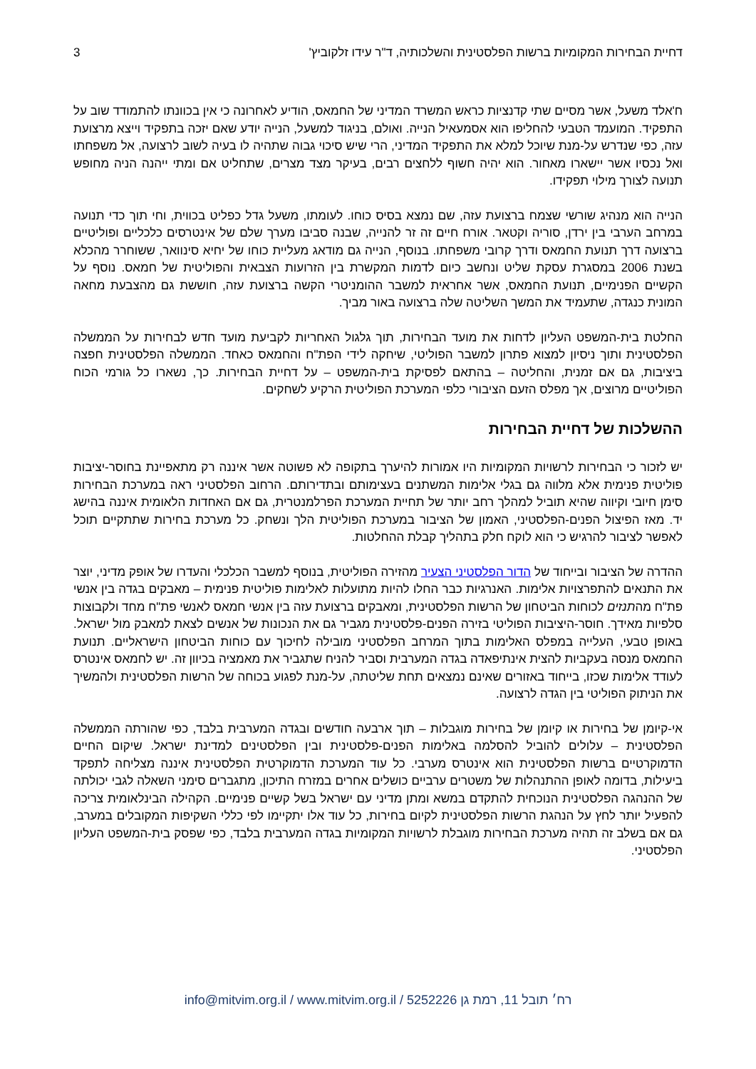דחיית הבחירות המקומיות ברשות הפלסטינית והשלכותיה, ד"ר עידו זלקוביץ' 3
ח'אלד משעל, אשר מסיים שתי קדנציות כראש המשרד המדיני של החמאס, הודיע לאחרונה כי אין בכוונתו להתמודד שוב על התפקיד. המועמד הטבעי להחליפו הוא אסמעאיל הנייה. ואולם, בניגוד למשעל, הנייה יודע שאם יזכה בתפקיד וייצא מרצועת עזה, כפי שנדרש על-מנת שיוכל למלא את התפקיד המדיני, הרי שיש סיכוי גבוה שתהיה לו בעיה לשוב לרצועה, אל משפחתו ואל נכסיו אשר יישארו מאחור. הוא יהיה חשוף ללחצים רבים, בעיקר מצד מצרים, שתחליט אם ומתי ייהנה הניה מחופש תנועה לצורך מילוי תפקידו.
הנייה הוא מנהיג שורשי שצמח ברצועת עזה, שם נמצא בסיס כוחו. לעומתו, משעל גדל כפליט בכווית, וחי תוך כדי תנועה במרחב הערבי בין ירדן, סוריה וקטאר. אורח חיים זה זר להנייה, שבנה סביבו מערך שלם של אינטרסים כלכליים ופוליטיים ברצועה דרך תנועת החמאס ודרך קרובי משפחתו. בנוסף, הנייה גם מודאג מעליית כוחו של יחיא סינוואר, ששוחרר מהכלא בשנת 2006 במסגרת עסקת שליט ונחשב כיום לדמות המקשרת בין הזרועות הצבאית והפוליטית של חמאס. נוסף על הקשיים הפנימיים, תנועת החמאס, אשר אחראית למשבר ההומניטרי הקשה ברצועת עזה, חוששת גם מהצבעת מחאה המונית כנגדה, שתעמיד את המשך השליטה שלה ברצועה באור מביך.
החלטת בית-המשפט העליון לדחות את מועד הבחירות, תוך גלגול האחריות לקביעת מועד חדש לבחירות על הממשלה הפלסטינית ותוך ניסיון למצוא פתרון למשבר הפוליטי, שיחקה לידי הפת"ח והחמאס כאחד. הממשלה הפלסטינית חפצה ביציבות, גם אם זמנית, והחליטה – בהתאם לפסיקת בית-המשפט – על דחיית הבחירות. כך, נשארו כל גורמי הכוח הפוליטיים מרוצים, אך מפלס הזעם הציבורי כלפי המערכת הפוליטית הרקיע לשחקים.
ההשלכות של דחיית הבחירות
יש לזכור כי הבחירות לרשויות המקומיות היו אמורות להיערך בתקופה לא פשוטה אשר איננה רק מתאפיינת בחוסר-יציבות פוליטית פנימית אלא מלווה גם בגלי אלימות המשתנים בעצימותם ובתדירותם. הרחוב הפלסטיני ראה במערכת הבחירות סימן חיובי וקיווה שהיא תוביל למהלך רחב יותר של תחיית המערכת הפרלמנטרית, גם אם האחדות הלאומית איננה בהישג יד. מאז הפיצול הפנים-הפלסטיני, האמון של הציבור במערכת הפוליטית הלך ונשחק. כל מערכת בחירות שתתקיים תוכל לאפשר לציבור להרגיש כי הוא לוקח חלק בתהליך קבלת ההחלטות.
ההדרה של הציבור ובייחוד של הדור הפלסטיני הצעיר מהזירה הפוליטית, בנוסף למשבר הכלכלי והעדרו של אופק מדיני, יוצר את התנאים להתפרצויות אלימות. האנרגיות כבר החלו להיות מתועלות לאלימות פוליטית פנימית – מאבקים בגדה בין אנשי פת"ח מהתנזים לכוחות הביטחון של הרשות הפלסטינית, ומאבקים ברצועת עזה בין אנשי חמאס לאנשי פת"ח מחד ולקבוצות סלפיות מאידך. חוסר-היציבות הפוליטי בזירה הפנים-פלסטינית מגביר גם את הנכונות של אנשים לצאת למאבק מול ישראל. באופן טבעי, העלייה במפלס האלימות בתוך המרחב הפלסטיני מובילה לחיכוך עם כוחות הביטחון הישראליים. תנועת החמאס מנסה בעקביות להצית אינתיפאדה בגדה המערבית וסביר להניח שתגביר את מאמציה בכיוון זה. יש לחמאס אינטרס לעודד אלימות שכזו, בייחוד באזורים שאינם נמצאים תחת שליטתה, על-מנת לפגוע בכוחה של הרשות הפלסטינית ולהמשיך את הניתוק הפוליטי בין הגדה לרצועה.
אי-קיומן של בחירות או קיומן של בחירות מוגבלות – תוך ארבעה חודשים ובגדה המערבית בלבד, כפי שהורתה הממשלה הפלסטינית – עלולים להוביל להסלמה באלימות הפנים-פלסטינית ובין הפלסטינים למדינת ישראל. שיקום החיים הדמוקרטיים ברשות הפלסטינית הוא אינטרס מערבי. כל עוד המערכת הדמוקרטית הפלסטינית איננה מצליחה לתפקד ביעילות, בדומה לאופן ההתנהלות של משטרים ערביים כושלים אחרים במזרח התיכון, מתגברים סימני השאלה לגבי יכולתה של ההנהגה הפלסטינית הנוכחית להתקדם במשא ומתן מדיני עם ישראל בשל קשיים פנימיים. הקהילה הבינלאומית צריכה להפעיל יותר לחץ על הנהגת הרשות הפלסטינית לקיום בחירות, כל עוד אלו יתקיימו לפי כללי השקיפות המקובלים במערב, גם אם בשלב זה תהיה מערכת הבחירות מוגבלת לרשויות המקומיות בגדה המערבית בלבד, כפי שפסק בית-המשפט העליון הפלסטיני.
רח׳ תובל 11, רמת גן 5252226 / www.mitvim.org.il / info@mitvim.org.il